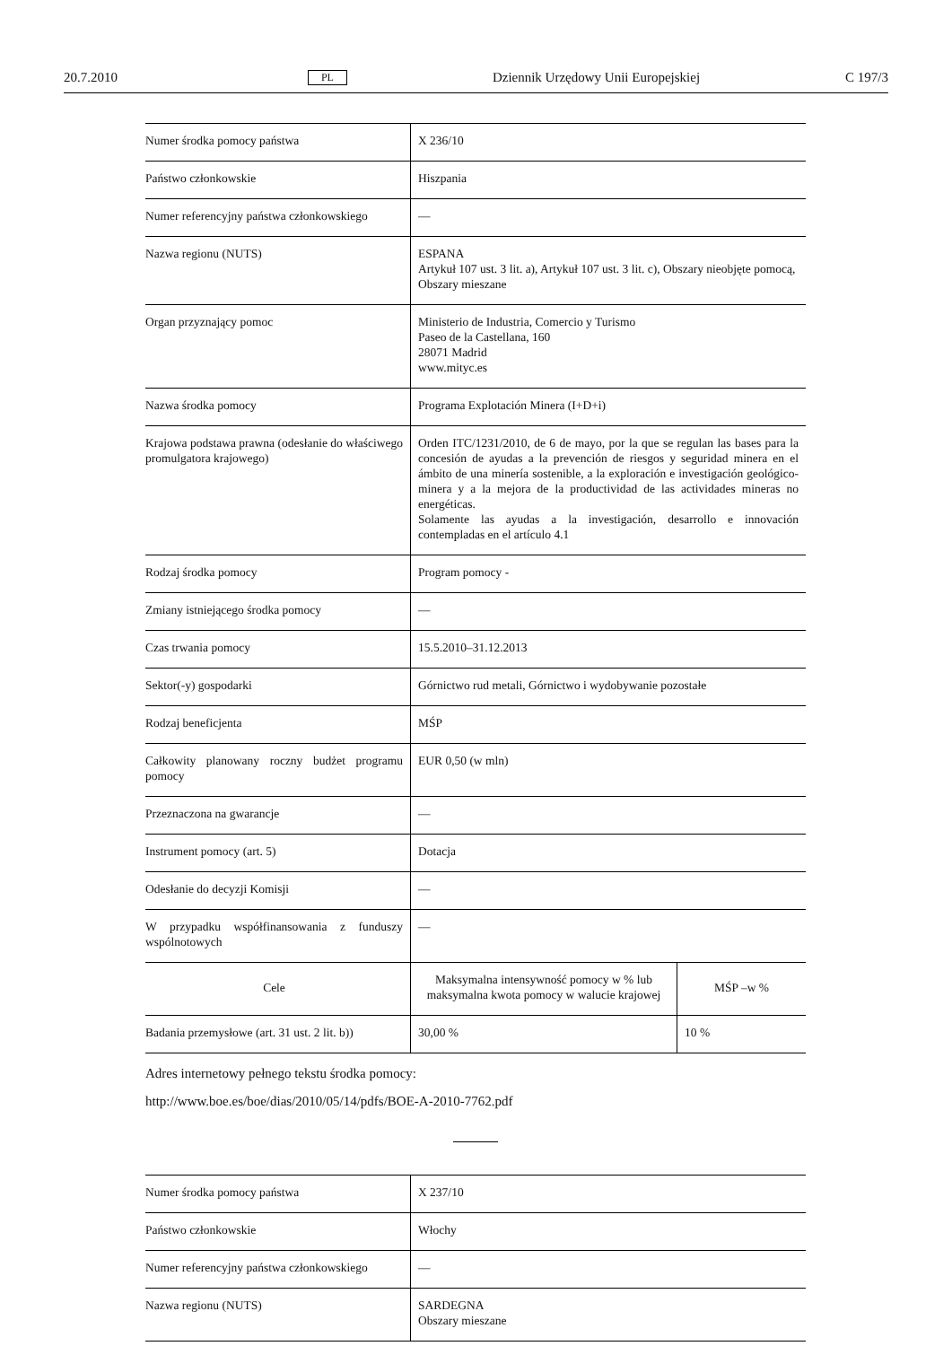20.7.2010 PL Dziennik Urzędowy Unii Europejskiej C 197/3
| Numer środka pomocy państwa | X 236/10 | |
| Państwo członkowskie | Hiszpania | |
| Numer referencyjny państwa członkowskiego | — | |
| Nazwa regionu (NUTS) | ESPANA Artykuł 107 ust. 3 lit. a), Artykuł 107 ust. 3 lit. c), Obszary nieobjęte pomocą, Obszary mieszane | |
| Organ przyznający pomoc | Ministerio de Industria, Comercio y Turismo Paseo de la Castellana, 160 28071 Madrid www.mityc.es | |
| Nazwa środka pomocy | Programa Explotación Minera (I+D+i) | |
| Krajowa podstawa prawna (odesłanie do właściwego promulgatora krajowego) | Orden ITC/1231/2010, de 6 de mayo, por la que se regulan las bases para la concesión de ayudas a la prevención de riesgos y seguridad minera en el ámbito de una minería sostenible, a la exploración e investigación geológico-minera y a la mejora de la productividad de las actividades mineras no energéticas. Solamente las ayudas a la investigación, desarrollo e innovación contempladas en el artículo 4.1 | |
| Rodzaj środka pomocy | Program pomocy - | |
| Zmiany istniejącego środka pomocy | — | |
| Czas trwania pomocy | 15.5.2010–31.12.2013 | |
| Sektor(-y) gospodarki | Górnictwo rud metali, Górnictwo i wydobywanie pozostałe | |
| Rodzaj beneficjenta | MŚP | |
| Całkowity planowany roczny budżet programu pomocy | EUR 0,50 (w mln) | |
| Przeznaczona na gwarancje | — | |
| Instrument pomocy (art. 5) | Dotacja | |
| Odesłanie do decyzji Komisji | — | |
| W przypadku współfinansowania z funduszy wspólnotowych | — | |
| Cele | Maksymalna intensywność pomocy w % lub maksymalna kwota pomocy w walucie krajowej | MŚP –w % |
| Badania przemysłowe (art. 31 ust. 2 lit. b)) | 30,00 % | 10 % |
Adres internetowy pełnego tekstu środka pomocy:
http://www.boe.es/boe/dias/2010/05/14/pdfs/BOE-A-2010-7762.pdf
| Numer środka pomocy państwa | X 237/10 |
| Państwo członkowskie | Włochy |
| Numer referencyjny państwa członkowskiego | — |
| Nazwa regionu (NUTS) | SARDEGNA Obszary mieszane |